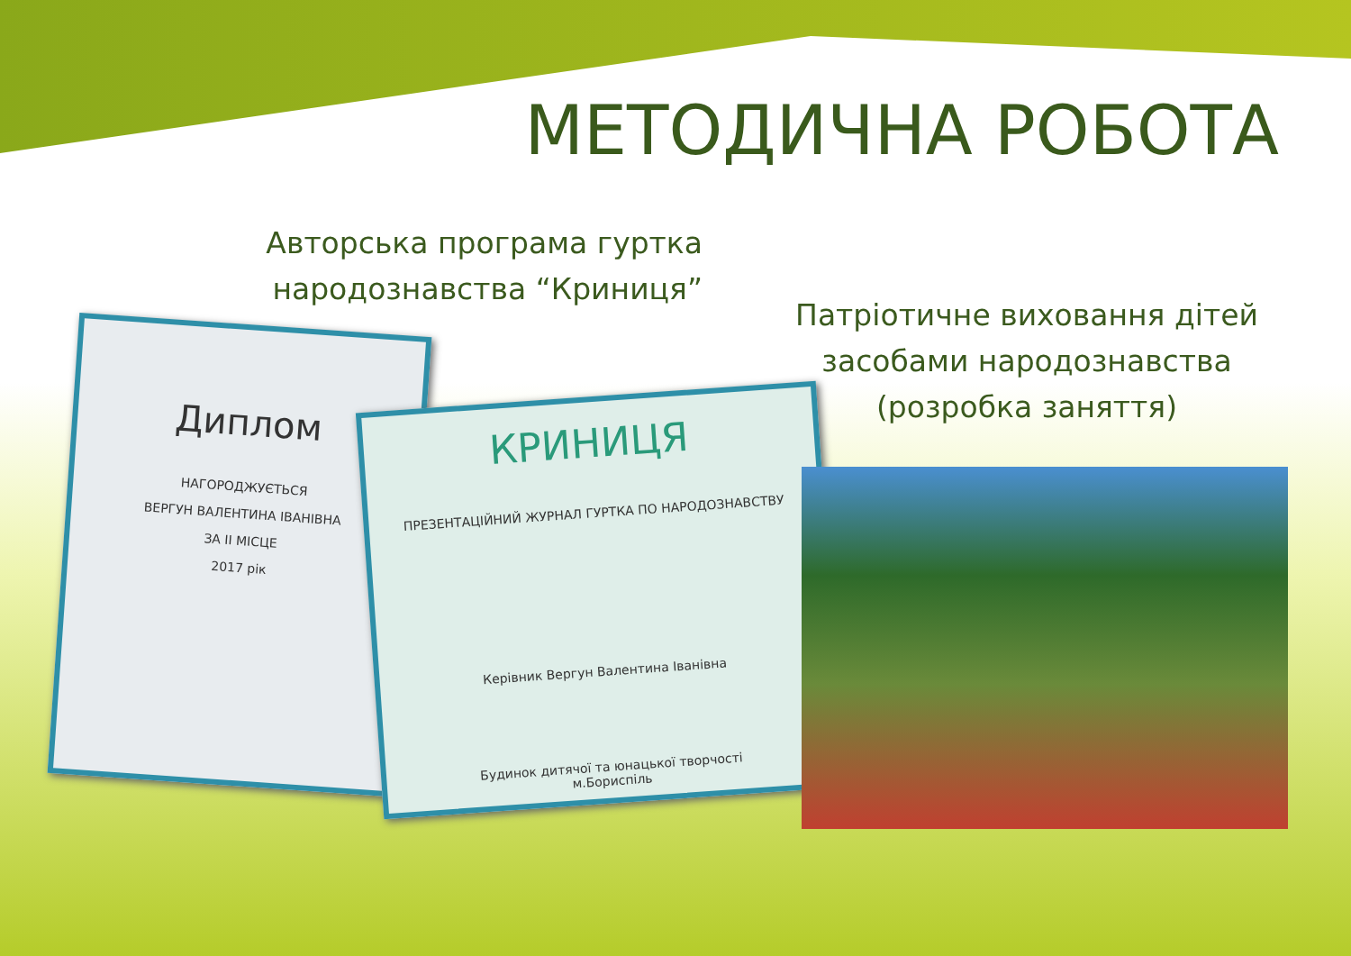МЕТОДИЧНА РОБОТА
Авторська програма гуртка
народознавства “Криниця”
Патріотичне виховання дітей
засобами народознавства
(розробка заняття)
Диплом
НАГОРОДЖУЄТЬСЯ
ВЕРГУН ВАЛЕНТИНА ІВАНІВНА
ЗА II МІСЦЕ
2017 рік
КРИНИЦЯ
ПРЕЗЕНТАЦІЙНИЙ ЖУРНАЛ ГУРТКА ПО НАРОДОЗНАВСТВУ
Керівник Вергун Валентина Іванівна
Будинок дитячої та юнацької творчості
м.Бориспіль